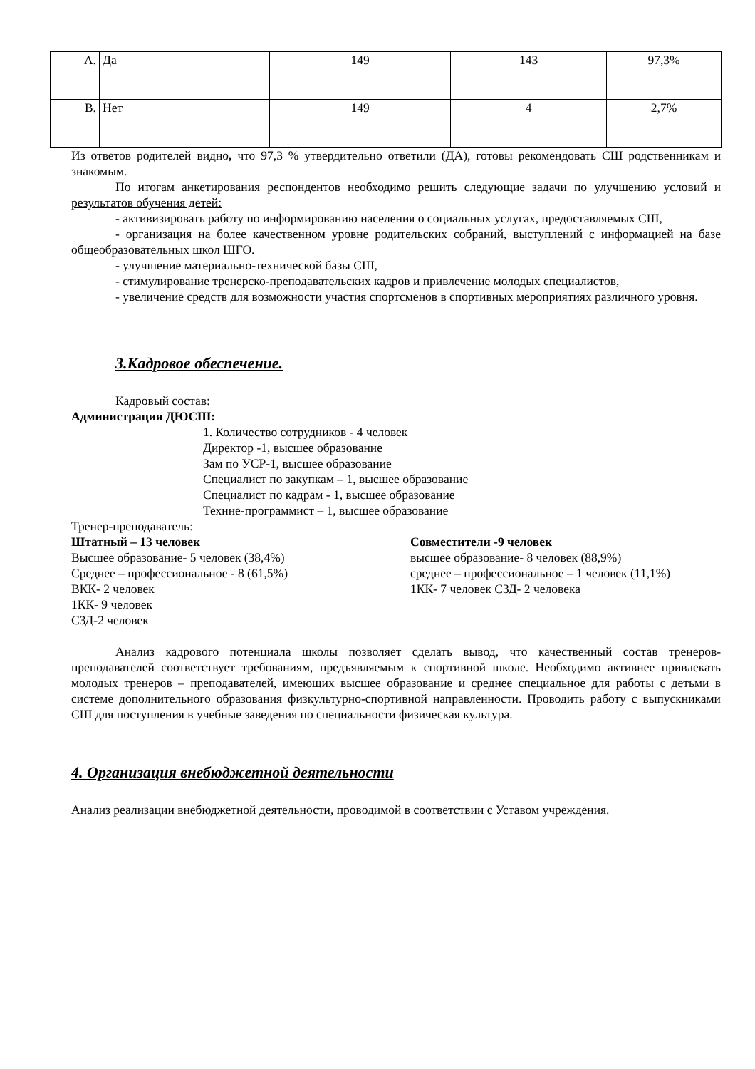| А. | Да | 149 | 143 | 97,3% |
| В. | Нет | 149 | 4 | 2,7% |
Из ответов родителей видно, что 97,3 % утвердительно ответили (ДА), готовы рекомендовать СШ родственникам и знакомым.
По итогам анкетирования респондентов необходимо решить следующие задачи по улучшению условий и результатов обучения детей:
- активизировать работу по информированию населения о социальных услугах, предоставляемых СШ,
- организация на более качественном уровне родительских собраний, выступлений с информацией на базе общеобразовательных школ ШГО.
- улучшение материально-технической базы СШ,
- стимулирование тренерско-преподавательских кадров и привлечение молодых специалистов,
- увеличение средств для возможности участия спортсменов в спортивных мероприятиях различного уровня.
3.Кадровое обеспечение.
Кадровый состав:
Администрация ДЮСШ:
1. Количество сотрудников - 4 человек
Директор -1, высшее образование
Зам по УСР-1, высшее образование
Специалист по закупкам – 1, высшее образование
Специалист по кадрам - 1, высшее образование
Технне-программист – 1, высшее образование
Тренер-преподаватель:
Штатный – 13 человек
Высшее образование- 5 человек (38,4%)
Среднее – профессиональное - 8 (61,5%)
ВКК- 2 человек
1КК- 9 человек
СЗД-2 человек
Совместители -9 человек
высшее образование- 8 человек (88,9%)
среднее – профессиональное – 1 человек (11,1%)
1КК- 7 человек СЗД- 2 человека
Анализ кадрового потенциала школы позволяет сделать вывод, что качественный состав тренеров-преподавателей соответствует требованиям, предъявляемым к спортивной школе. Необходимо активнее привлекать молодых тренеров – преподавателей, имеющих высшее образование и среднее специальное для работы с детьми в системе дополнительного образования физкультурно-спортивной направленности. Проводить работу с выпускниками СШ для поступления в учебные заведения по специальности физическая культура.
4. Организация внебюджетной деятельности
Анализ реализации внебюджетной деятельности, проводимой в соответствии с Уставом учреждения.